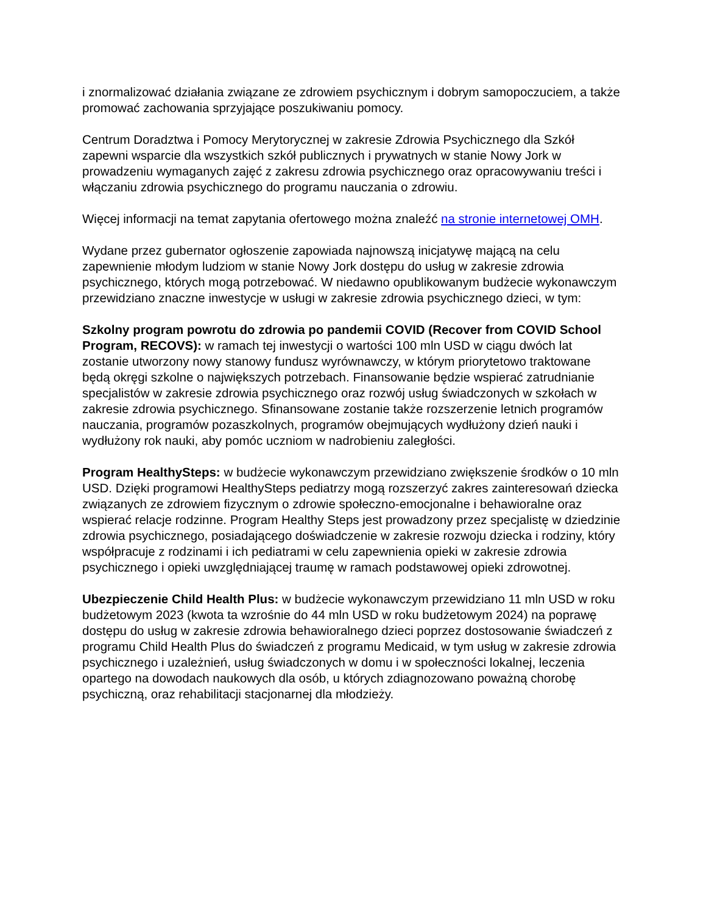i znormalizować działania związane ze zdrowiem psychicznym i dobrym samopoczuciem, a także promować zachowania sprzyjające poszukiwaniu pomocy.
Centrum Doradztwa i Pomocy Merytorycznej w zakresie Zdrowia Psychicznego dla Szkół zapewni wsparcie dla wszystkich szkół publicznych i prywatnych w stanie Nowy Jork w prowadzeniu wymaganych zajęć z zakresu zdrowia psychicznego oraz opracowywaniu treści i włączaniu zdrowia psychicznego do programu nauczania o zdrowiu.
Więcej informacji na temat zapytania ofertowego można znaleźć na stronie internetowej OMH.
Wydane przez gubernator ogłoszenie zapowiada najnowszą inicjatywę mającą na celu zapewnienie młodym ludziom w stanie Nowy Jork dostępu do usług w zakresie zdrowia psychicznego, których mogą potrzebować. W niedawno opublikowanym budżecie wykonawczym przewidziano znaczne inwestycje w usługi w zakresie zdrowia psychicznego dzieci, w tym:
Szkolny program powrotu do zdrowia po pandemii COVID (Recover from COVID School Program, RECOVS): w ramach tej inwestycji o wartości 100 mln USD w ciągu dwóch lat zostanie utworzony nowy stanowy fundusz wyrównawczy, w którym priorytetowo traktowane będą okręgi szkolne o największych potrzebach. Finansowanie będzie wspierać zatrudnianie specjalistów w zakresie zdrowia psychicznego oraz rozwój usług świadczonych w szkołach w zakresie zdrowia psychicznego. Sfinansowane zostanie także rozszerzenie letnich programów nauczania, programów pozaszkolnych, programów obejmujących wydłużony dzień nauki i wydłużony rok nauki, aby pomóc uczniom w nadrobieniu zaległości.
Program HealthySteps: w budżecie wykonawczym przewidziano zwiększenie środków o 10 mln USD. Dzięki programowi HealthySteps pediatrzy mogą rozszerzyć zakres zainteresowań dziecka związanych ze zdrowiem fizycznym o zdrowie społeczno-emocjonalne i behawioralne oraz wspierać relacje rodzinne. Program Healthy Steps jest prowadzony przez specjalistę w dziedzinie zdrowia psychicznego, posiadającego doświadczenie w zakresie rozwoju dziecka i rodziny, który współpracuje z rodzinami i ich pediatrami w celu zapewnienia opieki w zakresie zdrowia psychicznego i opieki uwzględniającej traumę w ramach podstawowej opieki zdrowotnej.
Ubezpieczenie Child Health Plus: w budżecie wykonawczym przewidziano 11 mln USD w roku budżetowym 2023 (kwota ta wzrośnie do 44 mln USD w roku budżetowym 2024) na poprawę dostępu do usług w zakresie zdrowia behawioralnego dzieci poprzez dostosowanie świadczeń z programu Child Health Plus do świadczeń z programu Medicaid, w tym usług w zakresie zdrowia psychicznego i uzależnień, usług świadczonych w domu i w społeczności lokalnej, leczenia opartego na dowodach naukowych dla osób, u których zdiagnozowano poważną chorobę psychiczną, oraz rehabilitacji stacjonarnej dla młodzieży.